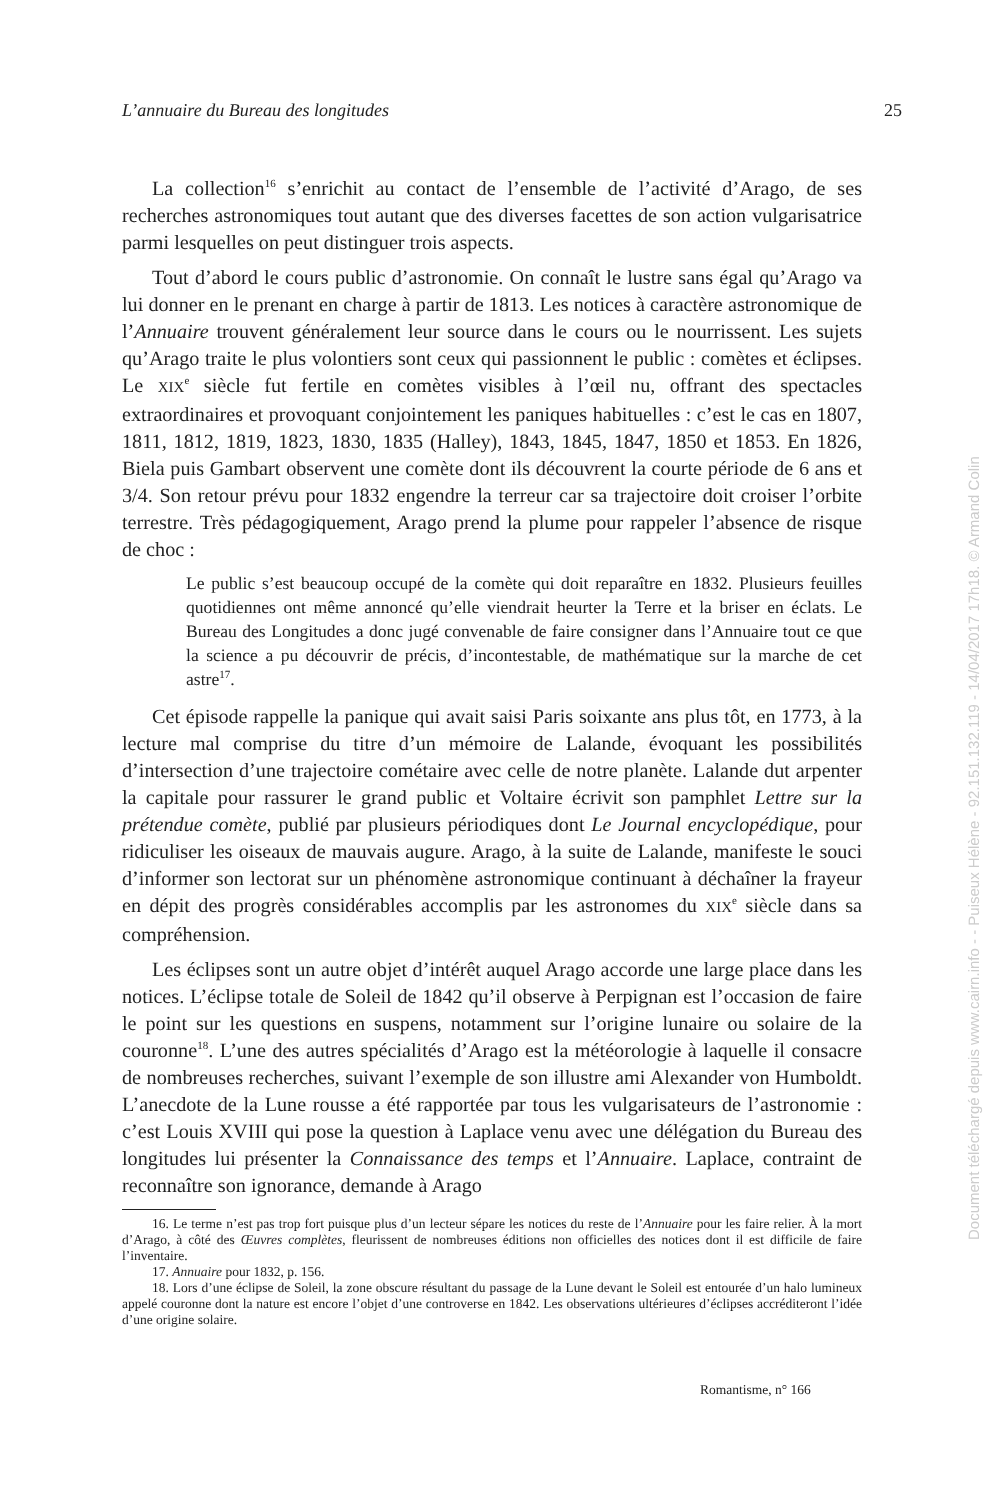L’annuaire du Bureau des longitudes 25
La collection<sup>16</sup> s’enrichit au contact de l’ensemble de l’activité d’Arago, de ses recherches astronomiques tout autant que des diverses facettes de son action vulgarisatrice parmi lesquelles on peut distinguer trois aspects.
Tout d’abord le cours public d’astronomie. On connaît le lustre sans égal qu’Arago va lui donner en le prenant en charge à partir de 1813. Les notices à caractère astronomique de l’Annuaire trouvent généralement leur source dans le cours ou le nourrissent. Les sujets qu’Arago traite le plus volontiers sont ceux qui passionnent le public : comètes et éclipses. Le XIX<sup>e</sup> siècle fut fertile en comètes visibles à l’œil nu, offrant des spectacles extraordinaires et provoquant conjointement les paniques habituelles : c’est le cas en 1807, 1811, 1812, 1819, 1823, 1830, 1835 (Halley), 1843, 1845, 1847, 1850 et 1853. En 1826, Biela puis Gambart observent une comète dont ils découvrent la courte période de 6 ans et 3/4. Son retour prévu pour 1832 engendre la terreur car sa trajectoire doit croiser l’orbite terrestre. Très pédagogiquement, Arago prend la plume pour rappeler l’absence de risque de choc :
Le public s’est beaucoup occupé de la comète qui doit reparaître en 1832. Plusieurs feuilles quotidiennes ont même annoncé qu’elle viendrait heurter la Terre et la briser en éclats. Le Bureau des Longitudes a donc jugé convenable de faire consigner dans l’Annuaire tout ce que la science a pu découvrir de précis, d’incontestable, de mathématique sur la marche de cet astre<sup>17</sup>.
Cet épisode rappelle la panique qui avait saisi Paris soixante ans plus tôt, en 1773, à la lecture mal comprise du titre d’un mémoire de Lalande, évoquant les possibilités d’intersection d’une trajectoire cométaire avec celle de notre planète. Lalande dut arpenter la capitale pour rassurer le grand public et Voltaire écrivit son pamphlet Lettre sur la prétendue comète, publié par plusieurs périodiques dont Le Journal encyclopédique, pour ridiculiser les oiseaux de mauvais augure. Arago, à la suite de Lalande, manifeste le souci d’informer son lectorat sur un phénomène astronomique continuant à déchaîner la frayeur en dépit des progrès considérables accomplis par les astronomes du XIX<sup>e</sup> siècle dans sa compréhension.
Les éclipses sont un autre objet d’intérêt auquel Arago accorde une large place dans les notices. L’éclipse totale de Soleil de 1842 qu’il observe à Perpignan est l’occasion de faire le point sur les questions en suspens, notamment sur l’origine lunaire ou solaire de la couronne<sup>18</sup>. L’une des autres spécialités d’Arago est la météorologie à laquelle il consacre de nombreuses recherches, suivant l’exemple de son illustre ami Alexander von Humboldt. L’anecdote de la Lune rousse a été rapportée par tous les vulgarisateurs de l’astronomie : c’est Louis XVIII qui pose la question à Laplace venu avec une délégation du Bureau des longitudes lui présenter la Connaissance des temps et l’Annuaire. Laplace, contraint de reconnaître son ignorance, demande à Arago
16. Le terme n’est pas trop fort puisque plus d’un lecteur sépare les notices du reste de l’Annuaire pour les faire relier. À la mort d’Arago, à côté des Œuvres complètes, fleurissent de nombreuses éditions non officielles des notices dont il est difficile de faire l’inventaire.
17. Annuaire pour 1832, p. 156.
18. Lors d’une éclipse de Soleil, la zone obscure résultant du passage de la Lune devant le Soleil est entourée d’un halo lumineux appelé couronne dont la nature est encore l’objet d’une controverse en 1842. Les observations ultérieures d’éclipses accréditeront l’idée d’une origine solaire.
Romantisme, n° 166
Document téléchargé depuis www.cairn.info - - Puiseux Hélène - 92.151.132.119 - 14/04/2017 17h18. © Armand Colin